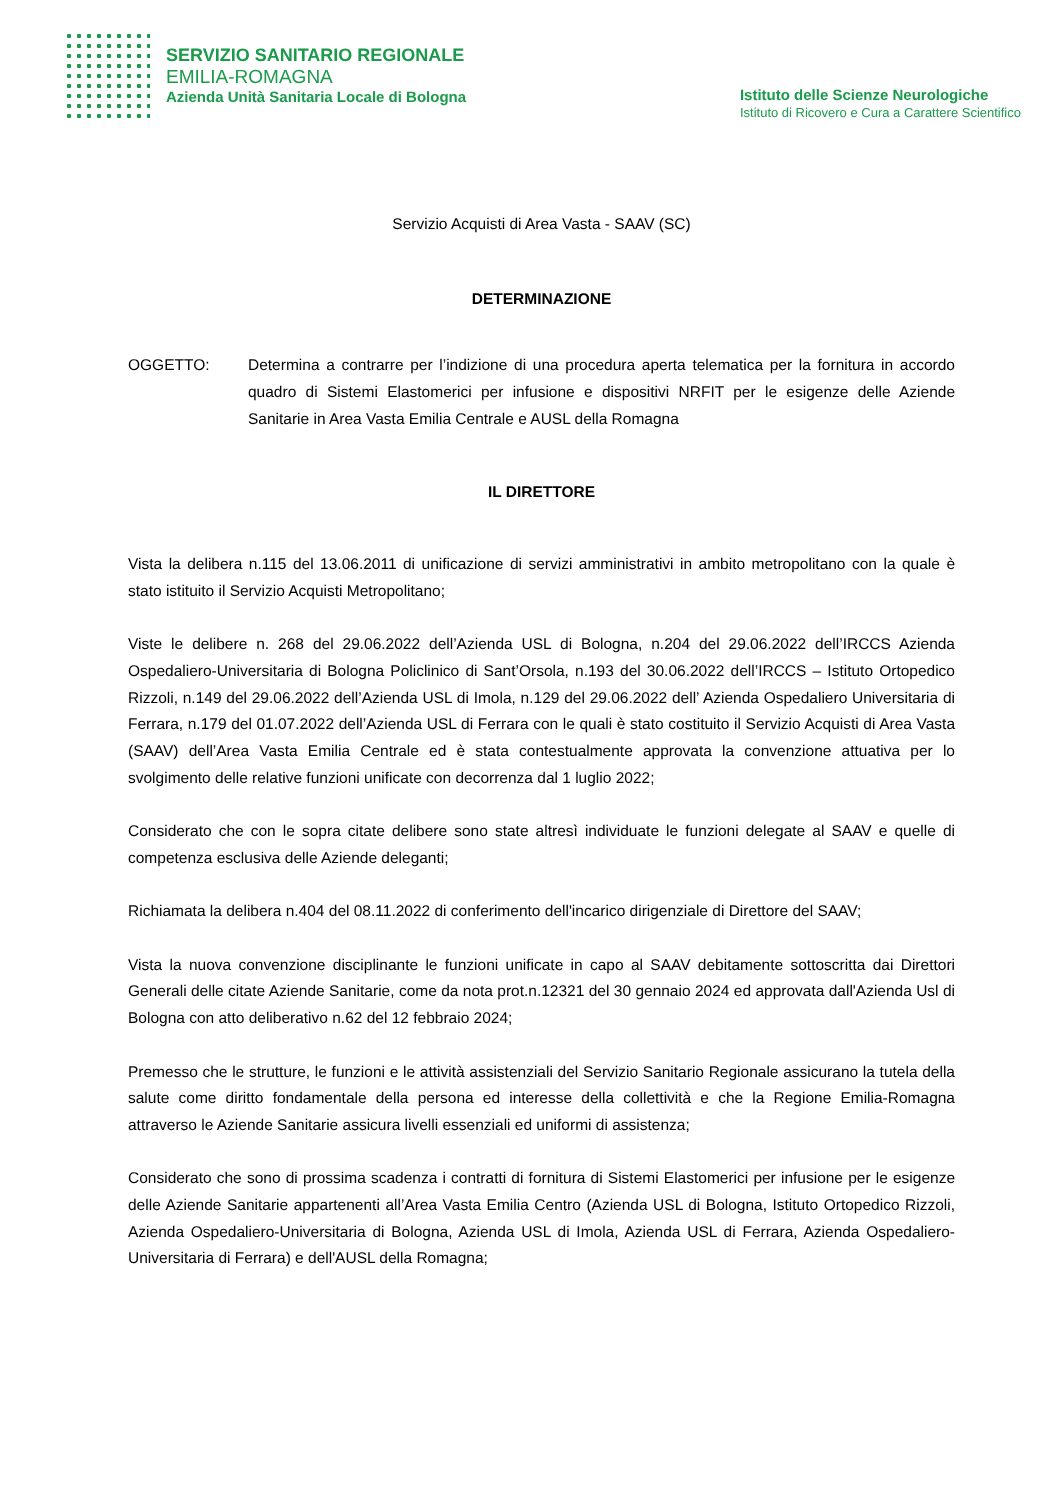SERVIZIO SANITARIO REGIONALE
EMILIA-ROMAGNA
Azienda Unità Sanitaria Locale di Bologna
Istituto delle Scienze Neurologiche
Istituto di Ricovero e Cura a Carattere Scientifico
Servizio Acquisti di Area Vasta - SAAV (SC)
DETERMINAZIONE
OGGETTO: Determina a contrarre per l’indizione di una procedura aperta telematica per la fornitura in accordo quadro di Sistemi Elastomerici per infusione e dispositivi NRFIT per le esigenze delle Aziende Sanitarie in Area Vasta Emilia Centrale e AUSL della Romagna
IL DIRETTORE
Vista la delibera n.115 del 13.06.2011 di unificazione di servizi amministrativi in ambito metropolitano con la quale è stato istituito il Servizio Acquisti Metropolitano;
Viste le delibere n. 268 del 29.06.2022 dell’Azienda USL di Bologna, n.204 del 29.06.2022 dell’IRCCS Azienda Ospedaliero-Universitaria di Bologna Policlinico di Sant’Orsola, n.193 del 30.06.2022 dell’IRCCS – Istituto Ortopedico Rizzoli, n.149 del 29.06.2022 dell’Azienda USL di Imola, n.129 del 29.06.2022 dell’ Azienda Ospedaliero Universitaria di Ferrara, n.179 del 01.07.2022 dell’Azienda USL di Ferrara con le quali è stato costituito il Servizio Acquisti di Area Vasta (SAAV) dell’Area Vasta Emilia Centrale ed è stata contestualmente approvata la convenzione attuativa per lo svolgimento delle relative funzioni unificate con decorrenza dal 1 luglio 2022;
Considerato che con le sopra citate delibere sono state altresì individuate le funzioni delegate al SAAV e quelle di competenza esclusiva delle Aziende deleganti;
Richiamata la delibera n.404 del 08.11.2022 di conferimento dell'incarico dirigenziale di Direttore del SAAV;
Vista la nuova convenzione disciplinante le funzioni unificate in capo al SAAV debitamente sottoscritta dai Direttori Generali delle citate Aziende Sanitarie, come da nota prot.n.12321 del 30 gennaio 2024 ed approvata dall'Azienda Usl di Bologna con atto deliberativo n.62 del 12 febbraio 2024;
Premesso che le strutture, le funzioni e le attività assistenziali del Servizio Sanitario Regionale assicurano la tutela della salute come diritto fondamentale della persona ed interesse della collettività e che la Regione Emilia-Romagna attraverso le Aziende Sanitarie assicura livelli essenziali ed uniformi di assistenza;
Considerato che sono di prossima scadenza i contratti di fornitura di Sistemi Elastomerici per infusione per le esigenze delle Aziende Sanitarie appartenenti all’Area Vasta Emilia Centro (Azienda USL di Bologna, Istituto Ortopedico Rizzoli, Azienda Ospedaliero-Universitaria di Bologna, Azienda USL di Imola, Azienda USL di Ferrara, Azienda Ospedaliero-Universitaria di Ferrara) e dell'AUSL della Romagna;